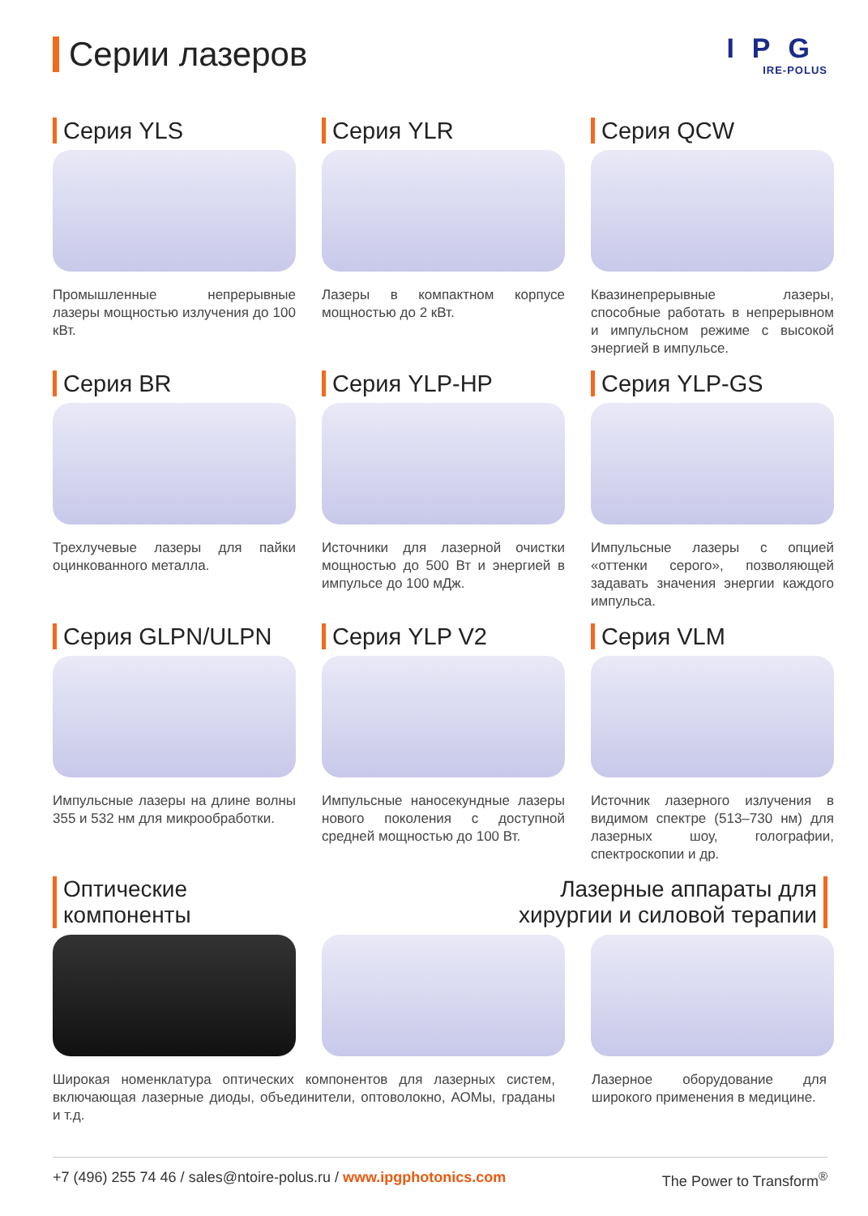Серии лазеров
IPG
IRE-POLUS
Серия YLS
Промышленные непрерывные лазеры мощностью излучения до 100 кВт.
Серия YLR
Лазеры в компактном корпусе мощностью до 2 кВт.
Серия QCW
Квазинепрерывные лазеры, способные работать в непрерывном и импульсном режиме с высокой энергией в импульсе.
Серия BR
Трехлучевые лазеры для пайки оцинкованного металла.
Серия YLP-HP
Источники для лазерной очистки мощностью до 500 Вт и энергией в импульсе до 100 мДж.
Серия YLP-GS
Импульсные лазеры с опцией «оттенки серого», позволяющей задавать значения энергии каждого импульса.
Серия GLPN/ULPN
Импульсные лазеры на длине волны 355 и 532 нм для микрообработки.
Серия YLP V2
Импульсные наносекундные лазеры нового поколения с доступной средней мощностью до 100 Вт.
Серия VLM
Источник лазерного излучения в видимом спектре (513–730 нм) для лазерных шоу, голографии, спектроскопии и др.
Оптические
компоненты
Лазерные аппараты для
хирургии и силовой терапии
Широкая номенклатура оптических компонентов для лазерных систем, включающая лазерные диоды, объединители, оптоволокно, АОМы, граданы и т.д.
Лазерное оборудование для широкого применения в медицине.
+7 (496) 255 74 46 / sales@ntoire-polus.ru / www.ipgphotonics.com The Power to Transform<sup>®</sup>